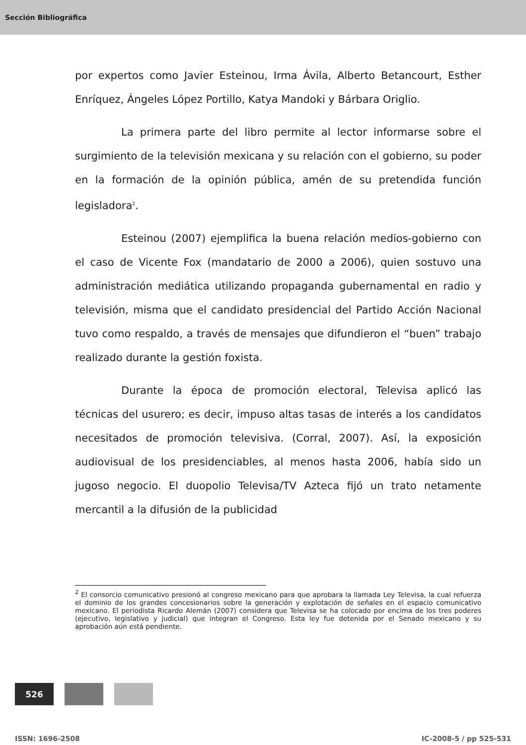Sección Bibliográfica
por expertos como Javier Esteinou, Irma Ávila, Alberto Betancourt, Esther Enríquez, Ángeles López Portillo, Katya Mandoki y Bárbara Origlio.
La primera parte del libro permite al lector informarse sobre el surgimiento de la televisión mexicana y su relación con el gobierno, su poder en la formación de la opinión pública, amén de su pretendida función legisladora<sup>2</sup>.
Esteinou (2007) ejemplifica la buena relación medios-gobierno con el caso de Vicente Fox (mandatario de 2000 a 2006), quien sostuvo una administración mediática utilizando propaganda gubernamental en radio y televisión, misma que el candidato presidencial del Partido Acción Nacional tuvo como respaldo, a través de mensajes que difundieron el “buen” trabajo realizado durante la gestión foxista.
Durante la época de promoción electoral, Televisa aplicó las técnicas del usurero; es decir, impuso altas tasas de interés a los candidatos necesitados de promoción televisiva. (Corral, 2007). Así, la exposición audiovisual de los presidenciables, al menos hasta 2006, había sido un jugoso negocio. El duopolio Televisa/TV Azteca fijó un trato netamente mercantil a la difusión de la publicidad
<sup>2</sup> El consorcio comunicativo presionó al congreso mexicano para que aprobara la llamada Ley Televisa, la cual refuerza el dominio de los grandes concesionarios sobre la generación y explotación de señales en el espacio comunicativo mexicano. El periodista Ricardo Alemán (2007) considera que Televisa se ha colocado por encima de los tres poderes (ejecutivo, legislativo y judicial) que integran el Congreso. Esta ley fue detenida por el Senado mexicano y su aprobación aún está pendiente.
526
ISSN: 1696-2508 IC-2008-5 / pp 525-531